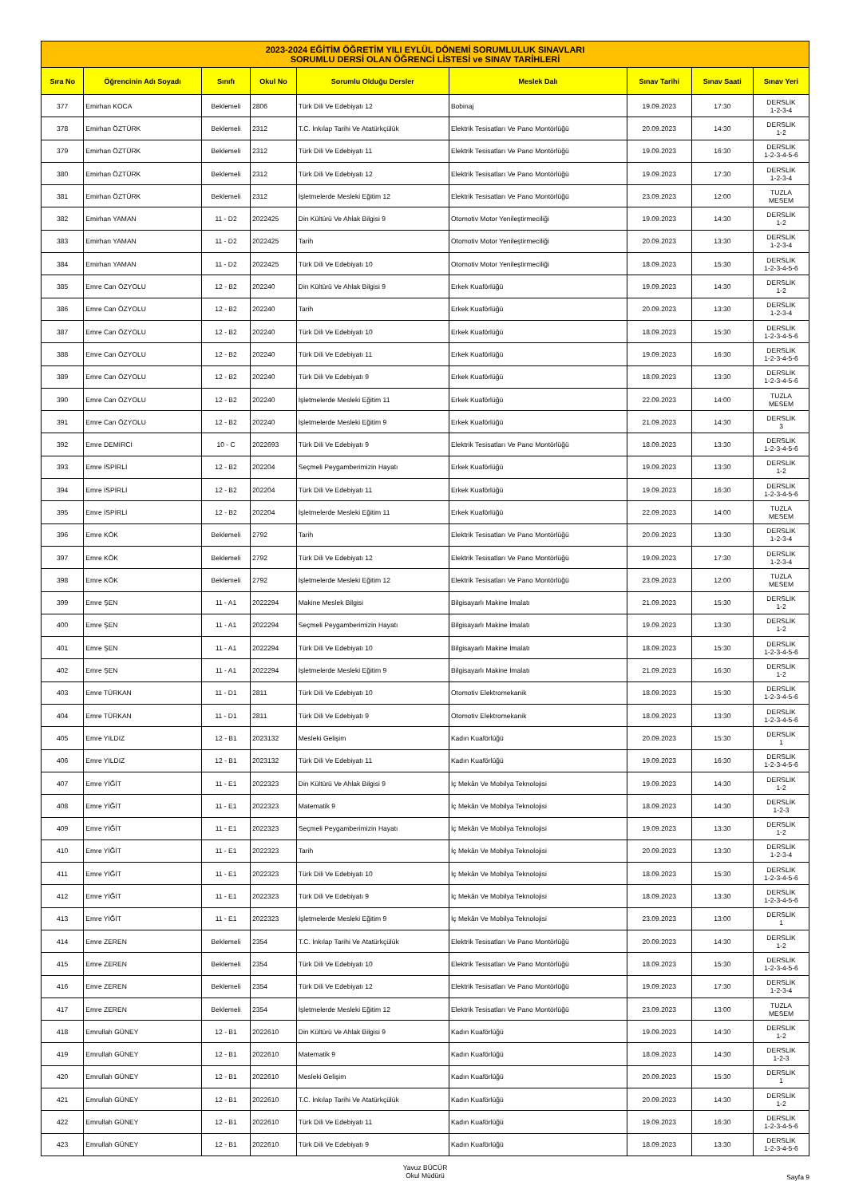| 2023-2024 EĞİTİM ÖĞRETİM YILI EYLÜL DÖNEMİ SORUMLULUK SINAVLARI SORUMLU DERSİ OLAN ÖĞRENCİ LİSTESİ ve SINAV TARİHLERİ | | | | | | | | |
| --- | --- | --- | --- | --- | --- | --- | --- | --- |
| Sıra No | Öğrencinin Adı Soyadı | Sınıfı | Okul No | Sorumlu Olduğu Dersler | Meslek Dalı | Sınav Tarihi | Sınav Saati | Sınav Yeri |
| 377 | Emirhan KOCA | Beklemeli | 2806 | Türk Dili Ve Edebiyatı 12 | Bobinaj | 19.09.2023 | 17:30 | DERSLİK 1-2-3-4 |
| 378 | Emirhan ÖZTÜRK | Beklemeli | 2312 | T.C. İnkılap Tarihi Ve Atatürkçülük | Elektrik Tesisatları Ve Pano Montörlüğü | 20.09.2023 | 14:30 | DERSLİK 1-2 |
| 379 | Emirhan ÖZTÜRK | Beklemeli | 2312 | Türk Dili Ve Edebiyatı 11 | Elektrik Tesisatları Ve Pano Montörlüğü | 19.09.2023 | 16:30 | DERSLİK 1-2-3-4-5-6 |
| 380 | Emirhan ÖZTÜRK | Beklemeli | 2312 | Türk Dili Ve Edebiyatı 12 | Elektrik Tesisatları Ve Pano Montörlüğü | 19.09.2023 | 17:30 | DERSLİK 1-2-3-4 |
| 381 | Emirhan ÖZTÜRK | Beklemeli | 2312 | İşletmelerde Mesleki Eğitim 12 | Elektrik Tesisatları Ve Pano Montörlüğü | 23.09.2023 | 12:00 | TUZLA MESEM |
| 382 | Emirhan YAMAN | 11 - D2 | 2022425 | Din Kültürü Ve Ahlak Bilgisi 9 | Otomotiv Motor Yenileştirmeciliği | 19.09.2023 | 14:30 | DERSLİK 1-2 |
| 383 | Emirhan YAMAN | 11 - D2 | 2022425 | Tarih | Otomotiv Motor Yenileştirmeciliği | 20.09.2023 | 13:30 | DERSLİK 1-2-3-4 |
| 384 | Emirhan YAMAN | 11 - D2 | 2022425 | Türk Dili Ve Edebiyatı 10 | Otomotiv Motor Yenileştirmeciliği | 18.09.2023 | 15:30 | DERSLİK 1-2-3-4-5-6 |
| 385 | Emre Can ÖZYOLU | 12 - B2 | 202240 | Din Kültürü Ve Ahlak Bilgisi 9 | Erkek Kuaförlüğü | 19.09.2023 | 14:30 | DERSLİK 1-2 |
| 386 | Emre Can ÖZYOLU | 12 - B2 | 202240 | Tarih | Erkek Kuaförlüğü | 20.09.2023 | 13:30 | DERSLİK 1-2-3-4 |
| 387 | Emre Can ÖZYOLU | 12 - B2 | 202240 | Türk Dili Ve Edebiyatı 10 | Erkek Kuaförlüğü | 18.09.2023 | 15:30 | DERSLİK 1-2-3-4-5-6 |
| 388 | Emre Can ÖZYOLU | 12 - B2 | 202240 | Türk Dili Ve Edebiyatı 11 | Erkek Kuaförlüğü | 19.09.2023 | 16:30 | DERSLİK 1-2-3-4-5-6 |
| 389 | Emre Can ÖZYOLU | 12 - B2 | 202240 | Türk Dili Ve Edebiyatı 9 | Erkek Kuaförlüğü | 18.09.2023 | 13:30 | DERSLİK 1-2-3-4-5-6 |
| 390 | Emre Can ÖZYOLU | 12 - B2 | 202240 | İşletmelerde Mesleki Eğitim 11 | Erkek Kuaförlüğü | 22.09.2023 | 14:00 | TUZLA MESEM |
| 391 | Emre Can ÖZYOLU | 12 - B2 | 202240 | İşletmelerde Mesleki Eğitim 9 | Erkek Kuaförlüğü | 21.09.2023 | 14:30 | DERSLİK 3 |
| 392 | Emre DEMİRCİ | 10 - C | 2022693 | Türk Dili Ve Edebiyatı 9 | Elektrik Tesisatları Ve Pano Montörlüğü | 18.09.2023 | 13:30 | DERSLİK 1-2-3-4-5-6 |
| 393 | Emre İSPİRLİ | 12 - B2 | 202204 | Seçmeli Peygamberimizin Hayatı | Erkek Kuaförlüğü | 19.09.2023 | 13:30 | DERSLİK 1-2 |
| 394 | Emre İSPİRLİ | 12 - B2 | 202204 | Türk Dili Ve Edebiyatı 11 | Erkek Kuaförlüğü | 19.09.2023 | 16:30 | DERSLİK 1-2-3-4-5-6 |
| 395 | Emre İSPİRLİ | 12 - B2 | 202204 | İşletmelerde Mesleki Eğitim 11 | Erkek Kuaförlüğü | 22.09.2023 | 14:00 | TUZLA MESEM |
| 396 | Emre KÖK | Beklemeli | 2792 | Tarih | Elektrik Tesisatları Ve Pano Montörlüğü | 20.09.2023 | 13:30 | DERSLİK 1-2-3-4 |
| 397 | Emre KÖK | Beklemeli | 2792 | Türk Dili Ve Edebiyatı 12 | Elektrik Tesisatları Ve Pano Montörlüğü | 19.09.2023 | 17:30 | DERSLİK 1-2-3-4 |
| 398 | Emre KÖK | Beklemeli | 2792 | İşletmelerde Mesleki Eğitim 12 | Elektrik Tesisatları Ve Pano Montörlüğü | 23.09.2023 | 12:00 | TUZLA MESEM |
| 399 | Emre ŞEN | 11 - A1 | 2022294 | Makine Meslek Bilgisi | Bilgisayarlı Makine İmalatı | 21.09.2023 | 15:30 | DERSLİK 1-2 |
| 400 | Emre ŞEN | 11 - A1 | 2022294 | Seçmeli Peygamberimizin Hayatı | Bilgisayarlı Makine İmalatı | 19.09.2023 | 13:30 | DERSLİK 1-2 |
| 401 | Emre ŞEN | 11 - A1 | 2022294 | Türk Dili Ve Edebiyatı 10 | Bilgisayarlı Makine İmalatı | 18.09.2023 | 15:30 | DERSLİK 1-2-3-4-5-6 |
| 402 | Emre ŞEN | 11 - A1 | 2022294 | İşletmelerde Mesleki Eğitim 9 | Bilgisayarlı Makine İmalatı | 21.09.2023 | 16:30 | DERSLİK 1-2 |
| 403 | Emre TÜRKAN | 11 - D1 | 2811 | Türk Dili Ve Edebiyatı 10 | Otomotiv Elektromekanik | 18.09.2023 | 15:30 | DERSLİK 1-2-3-4-5-6 |
| 404 | Emre TÜRKAN | 11 - D1 | 2811 | Türk Dili Ve Edebiyatı 9 | Otomotiv Elektromekanik | 18.09.2023 | 13:30 | DERSLİK 1-2-3-4-5-6 |
| 405 | Emre YILDIZ | 12 - B1 | 2023132 | Mesleki Gelişim | Kadın Kuaförlüğü | 20.09.2023 | 15:30 | DERSLİK 1 |
| 406 | Emre YILDIZ | 12 - B1 | 2023132 | Türk Dili Ve Edebiyatı 11 | Kadın Kuaförlüğü | 19.09.2023 | 16:30 | DERSLİK 1-2-3-4-5-6 |
| 407 | Emre YİĞİT | 11 - E1 | 2022323 | Din Kültürü Ve Ahlak Bilgisi 9 | İç Mekân Ve Mobilya Teknolojisi | 19.09.2023 | 14:30 | DERSLİK 1-2 |
| 408 | Emre YİĞİT | 11 - E1 | 2022323 | Matematik 9 | İç Mekân Ve Mobilya Teknolojisi | 18.09.2023 | 14:30 | DERSLİK 1-2-3 |
| 409 | Emre YİĞİT | 11 - E1 | 2022323 | Seçmeli Peygamberimizin Hayatı | İç Mekân Ve Mobilya Teknolojisi | 19.09.2023 | 13:30 | DERSLİK 1-2 |
| 410 | Emre YİĞİT | 11 - E1 | 2022323 | Tarih | İç Mekân Ve Mobilya Teknolojisi | 20.09.2023 | 13:30 | DERSLİK 1-2-3-4 |
| 411 | Emre YİĞİT | 11 - E1 | 2022323 | Türk Dili Ve Edebiyatı 10 | İç Mekân Ve Mobilya Teknolojisi | 18.09.2023 | 15:30 | DERSLİK 1-2-3-4-5-6 |
| 412 | Emre YİĞİT | 11 - E1 | 2022323 | Türk Dili Ve Edebiyatı 9 | İç Mekân Ve Mobilya Teknolojisi | 18.09.2023 | 13:30 | DERSLİK 1-2-3-4-5-6 |
| 413 | Emre YİĞİT | 11 - E1 | 2022323 | İşletmelerde Mesleki Eğitim 9 | İç Mekân Ve Mobilya Teknolojisi | 23.09.2023 | 13:00 | DERSLİK 1 |
| 414 | Emre ZEREN | Beklemeli | 2354 | T.C. İnkılap Tarihi Ve Atatürkçülük | Elektrik Tesisatları Ve Pano Montörlüğü | 20.09.2023 | 14:30 | DERSLİK 1-2 |
| 415 | Emre ZEREN | Beklemeli | 2354 | Türk Dili Ve Edebiyatı 10 | Elektrik Tesisatları Ve Pano Montörlüğü | 18.09.2023 | 15:30 | DERSLİK 1-2-3-4-5-6 |
| 416 | Emre ZEREN | Beklemeli | 2354 | Türk Dili Ve Edebiyatı 12 | Elektrik Tesisatları Ve Pano Montörlüğü | 19.09.2023 | 17:30 | DERSLİK 1-2-3-4 |
| 417 | Emre ZEREN | Beklemeli | 2354 | İşletmelerde Mesleki Eğitim 12 | Elektrik Tesisatları Ve Pano Montörlüğü | 23.09.2023 | 13:00 | TUZLA MESEM |
| 418 | Emrullah GÜNEY | 12 - B1 | 2022610 | Din Kültürü Ve Ahlak Bilgisi 9 | Kadın Kuaförlüğü | 19.09.2023 | 14:30 | DERSLİK 1-2 |
| 419 | Emrullah GÜNEY | 12 - B1 | 2022610 | Matematik 9 | Kadın Kuaförlüğü | 18.09.2023 | 14:30 | DERSLİK 1-2-3 |
| 420 | Emrullah GÜNEY | 12 - B1 | 2022610 | Mesleki Gelişim | Kadın Kuaförlüğü | 20.09.2023 | 15:30 | DERSLİK 1 |
| 421 | Emrullah GÜNEY | 12 - B1 | 2022610 | T.C. İnkılap Tarihi Ve Atatürkçülük | Kadın Kuaförlüğü | 20.09.2023 | 14:30 | DERSLİK 1-2 |
| 422 | Emrullah GÜNEY | 12 - B1 | 2022610 | Türk Dili Ve Edebiyatı 11 | Kadın Kuaförlüğü | 19.09.2023 | 16:30 | DERSLİK 1-2-3-4-5-6 |
| 423 | Emrullah GÜNEY | 12 - B1 | 2022610 | Türk Dili Ve Edebiyatı 9 | Kadın Kuaförlüğü | 18.09.2023 | 13:30 | DERSLİK 1-2-3-4-5-6 |
Yavuz BÜCÜR
Okul Müdürü
Sayfa 9